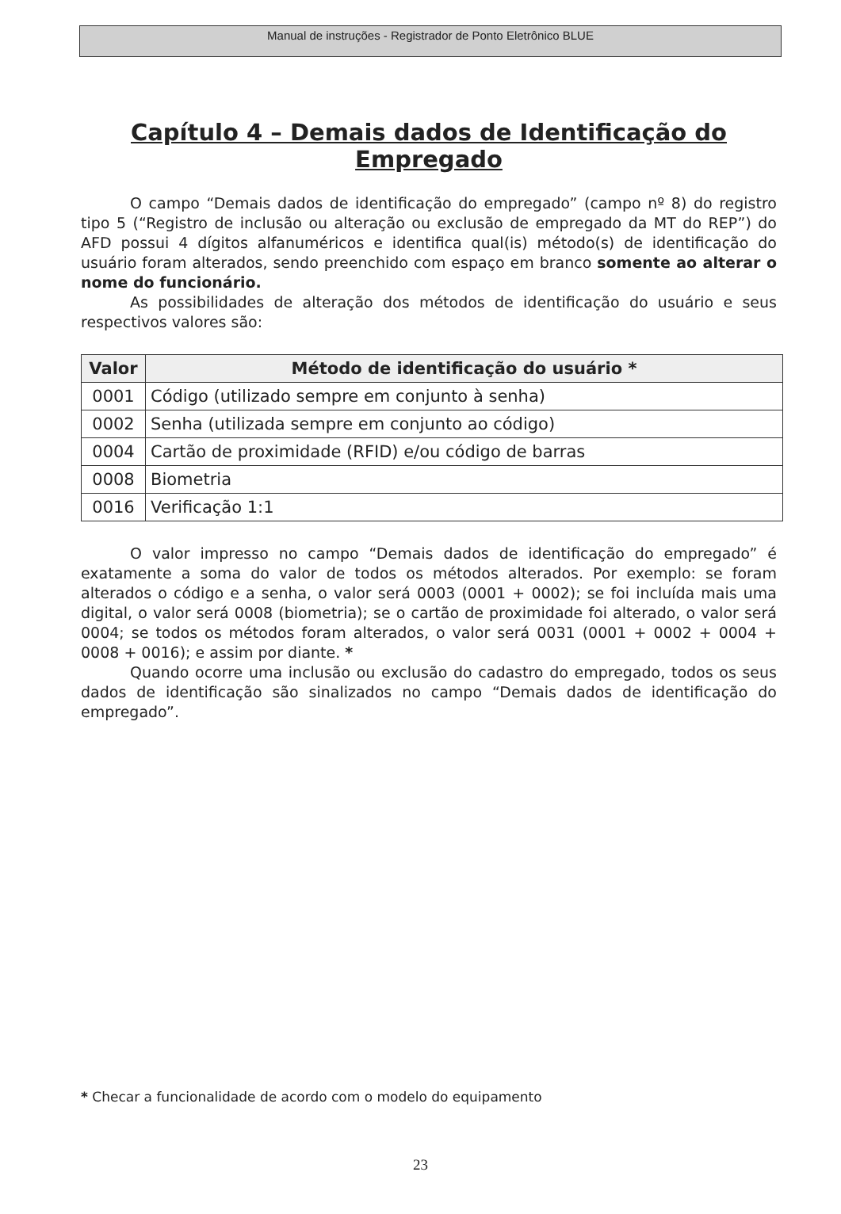Manual de instruções - Registrador de Ponto Eletrônico BLUE
Capítulo 4 – Demais dados de Identificação do Empregado
O campo “Demais dados de identificação do empregado” (campo nº 8) do registro tipo 5 (“Registro de inclusão ou alteração ou exclusão de empregado da MT do REP”) do AFD possui 4 dígitos alfanuméricos e identifica qual(is) método(s) de identificação do usuário foram alterados, sendo preenchido com espaço em branco somente ao alterar o nome do funcionário.
As possibilidades de alteração dos métodos de identificação do usuário e seus respectivos valores são:
| Valor | Método de identificação do usuário * |
| --- | --- |
| 0001 | Código (utilizado sempre em conjunto à senha) |
| 0002 | Senha (utilizada sempre em conjunto ao código) |
| 0004 | Cartão de proximidade (RFID) e/ou código de barras |
| 0008 | Biometria |
| 0016 | Verificação 1:1 |
O valor impresso no campo “Demais dados de identificação do empregado” é exatamente a soma do valor de todos os métodos alterados. Por exemplo: se foram alterados o código e a senha, o valor será 0003 (0001 + 0002); se foi incluída mais uma digital, o valor será 0008 (biometria); se o cartão de proximidade foi alterado, o valor será 0004; se todos os métodos foram alterados, o valor será 0031 (0001 + 0002 + 0004 + 0008 + 0016); e assim por diante. *
Quando ocorre uma inclusão ou exclusão do cadastro do empregado, todos os seus dados de identificação são sinalizados no campo “Demais dados de identificação do empregado”.
* Checar a funcionalidade de acordo com o modelo do equipamento
23